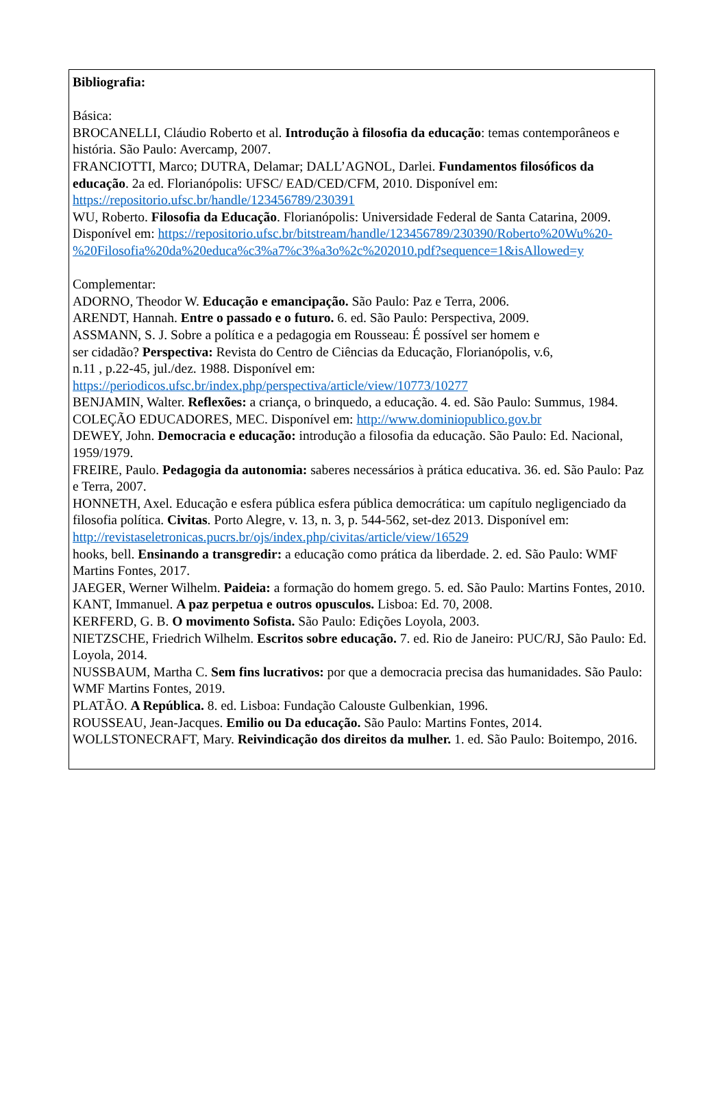Bibliografia:
Básica:
BROCANELLI, Cláudio Roberto et al. Introdução à filosofia da educação: temas contemporâneos e história. São Paulo: Avercamp, 2007.
FRANCIOTTI, Marco; DUTRA, Delamar; DALL’AGNOL, Darlei. Fundamentos filosóficos da educação. 2a ed. Florianópolis: UFSC/ EAD/CED/CFM, 2010. Disponível em: https://repositorio.ufsc.br/handle/123456789/230391
WU, Roberto. Filosofia da Educação. Florianópolis: Universidade Federal de Santa Catarina, 2009. Disponível em: https://repositorio.ufsc.br/bitstream/handle/123456789/230390/Roberto%20Wu%20-%20Filosofia%20da%20educa%c3%a7%c3%a3o%2c%202010.pdf?sequence=1&isAllowed=y
Complementar:
ADORNO, Theodor W. Educação e emancipação. São Paulo: Paz e Terra, 2006.
ARENDT, Hannah. Entre o passado e o futuro. 6. ed. São Paulo: Perspectiva, 2009.
ASSMANN, S. J. Sobre a política e a pedagogia em Rousseau: É possível ser homem e
ser cidadão? Perspectiva: Revista do Centro de Ciências da Educação, Florianópolis, v.6,
n.11 , p.22-45, jul./dez. 1988. Disponível em:
https://periodicos.ufsc.br/index.php/perspectiva/article/view/10773/10277
BENJAMIN, Walter. Reflexões: a criança, o brinquedo, a educação. 4. ed. São Paulo: Summus, 1984.
COLEÇÃO EDUCADORES, MEC. Disponível em: http://www.dominiopublico.gov.br
DEWEY, John. Democracia e educação: introdução a filosofia da educação. São Paulo: Ed. Nacional, 1959/1979.
FREIRE, Paulo. Pedagogia da autonomia: saberes necessários à prática educativa. 36. ed. São Paulo: Paz e Terra, 2007.
HONNETH, Axel. Educação e esfera pública esfera pública democrática: um capítulo negligenciado da filosofia política. Civitas. Porto Alegre, v. 13, n. 3, p. 544-562, set-dez 2013. Disponível em:
http://revistaseletronicas.pucrs.br/ojs/index.php/civitas/article/view/16529
hooks, bell. Ensinando a transgredir: a educação como prática da liberdade. 2. ed. São Paulo: WMF Martins Fontes, 2017.
JAEGER, Werner Wilhelm. Paideia: a formação do homem grego. 5. ed. São Paulo: Martins Fontes, 2010.
KANT, Immanuel. A paz perpetua e outros opusculos. Lisboa: Ed. 70, 2008.
KERFERD, G. B. O movimento Sofista. São Paulo: Edições Loyola, 2003.
NIETZSCHE, Friedrich Wilhelm. Escritos sobre educação. 7. ed. Rio de Janeiro: PUC/RJ, São Paulo: Ed. Loyola, 2014.
NUSSBAUM, Martha C. Sem fins lucrativos: por que a democracia precisa das humanidades. São Paulo: WMF Martins Fontes, 2019.
PLATÃO. A República. 8. ed. Lisboa: Fundação Calouste Gulbenkian, 1996.
ROUSSEAU, Jean-Jacques. Emilio ou Da educação. São Paulo: Martins Fontes, 2014.
WOLLSTONECRAFT, Mary. Reivindicação dos direitos da mulher. 1. ed. São Paulo: Boitempo, 2016.